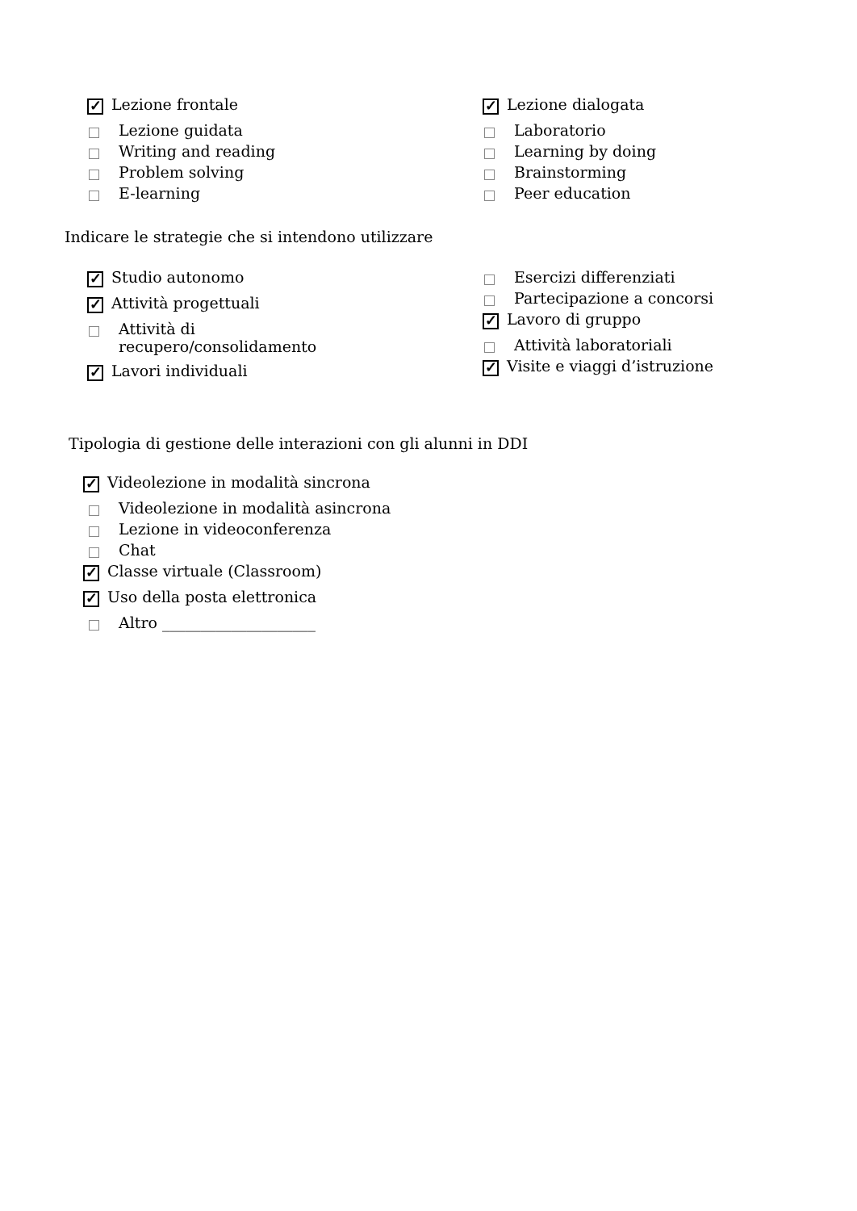✓ Lezione frontale
Lezione guidata
Writing and reading
Problem solving
E-learning
✓ Lezione dialogata
Laboratorio
Learning by doing
Brainstorming
Peer education
Indicare le strategie che si intendono utilizzare
✓ Studio autonomo
✓ Attività progettuali
Attività di
recupero/consolidamento
✓ Lavori individuali
Esercizi differenziati
Partecipazione a concorsi
✓ Lavoro di gruppo
Attività laboratoriali
✓ Visite e viaggi d’istruzione
Tipologia di gestione delle interazioni con gli alunni in DDI
✓ Videolezione in modalità sincrona
Videolezione in modalità asincrona
Lezione in videoconferenza
Chat
✓ Classe virtuale (Classroom)
✓ Uso della posta elettronica
Altro ____________________